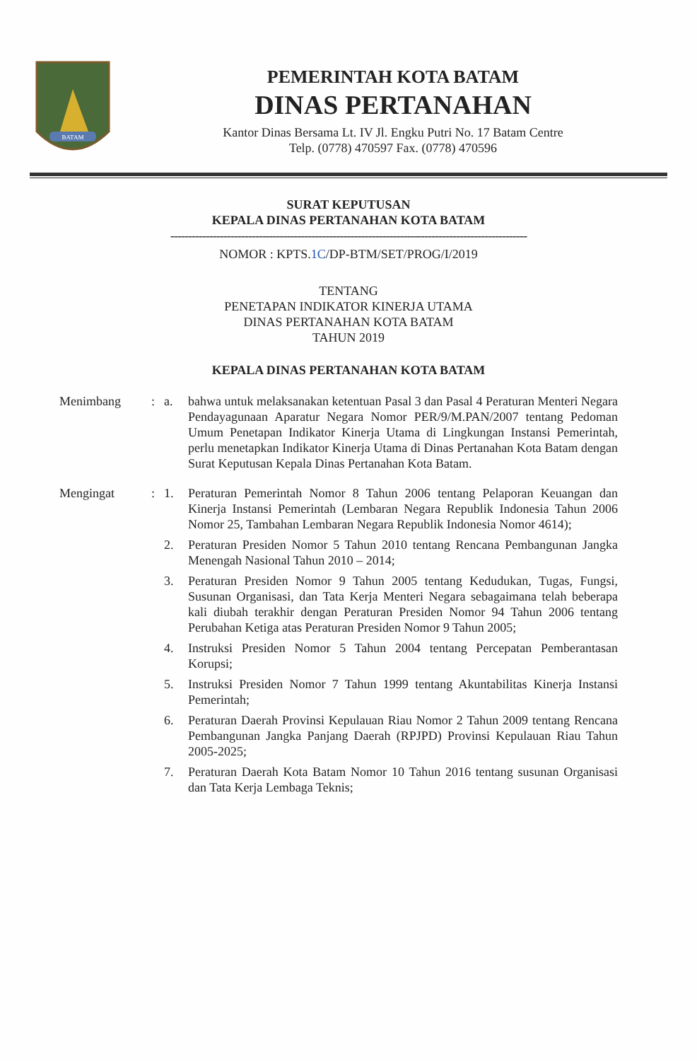BATAM
PEMERINTAH KOTA BATAM
DINAS PERTANAHAN
Kantor Dinas Bersama Lt. IV Jl. Engku Putri No. 17 Batam Centre
Telp. (0778) 470597 Fax. (0778) 470596
SURAT KEPUTUSAN
KEPALA DINAS PERTANAHAN KOTA BATAM
-----------------------------------------------------------------------------------------------------
NOMOR : KPTS.1C/DP-BTM/SET/PROG/I/2019
TENTANG
PENETAPAN INDIKATOR KINERJA UTAMA
DINAS PERTANAHAN KOTA BATAM
TAHUN 2019
KEPALA DINAS PERTANAHAN KOTA BATAM
Menimbang : a. bahwa untuk melaksanakan ketentuan Pasal 3 dan Pasal 4 Peraturan Menteri Negara Pendayagunaan Aparatur Negara Nomor PER/9/M.PAN/2007 tentang Pedoman Umum Penetapan Indikator Kinerja Utama di Lingkungan Instansi Pemerintah, perlu menetapkan Indikator Kinerja Utama di Dinas Pertanahan Kota Batam dengan Surat Keputusan Kepala Dinas Pertanahan Kota Batam.
Mengingat : 1. Peraturan Pemerintah Nomor 8 Tahun 2006 tentang Pelaporan Keuangan dan Kinerja Instansi Pemerintah (Lembaran Negara Republik Indonesia Tahun 2006 Nomor 25, Tambahan Lembaran Negara Republik Indonesia Nomor 4614);
2. Peraturan Presiden Nomor 5 Tahun 2010 tentang Rencana Pembangunan Jangka Menengah Nasional Tahun 2010 – 2014;
3. Peraturan Presiden Nomor 9 Tahun 2005 tentang Kedudukan, Tugas, Fungsi, Susunan Organisasi, dan Tata Kerja Menteri Negara sebagaimana telah beberapa kali diubah terakhir dengan Peraturan Presiden Nomor 94 Tahun 2006 tentang Perubahan Ketiga atas Peraturan Presiden Nomor 9 Tahun 2005;
4. Instruksi Presiden Nomor 5 Tahun 2004 tentang Percepatan Pemberantasan Korupsi;
5. Instruksi Presiden Nomor 7 Tahun 1999 tentang Akuntabilitas Kinerja Instansi Pemerintah;
6. Peraturan Daerah Provinsi Kepulauan Riau Nomor 2 Tahun 2009 tentang Rencana Pembangunan Jangka Panjang Daerah (RPJPD) Provinsi Kepulauan Riau Tahun 2005-2025;
7. Peraturan Daerah Kota Batam Nomor 10 Tahun 2016 tentang susunan Organisasi dan Tata Kerja Lembaga Teknis;